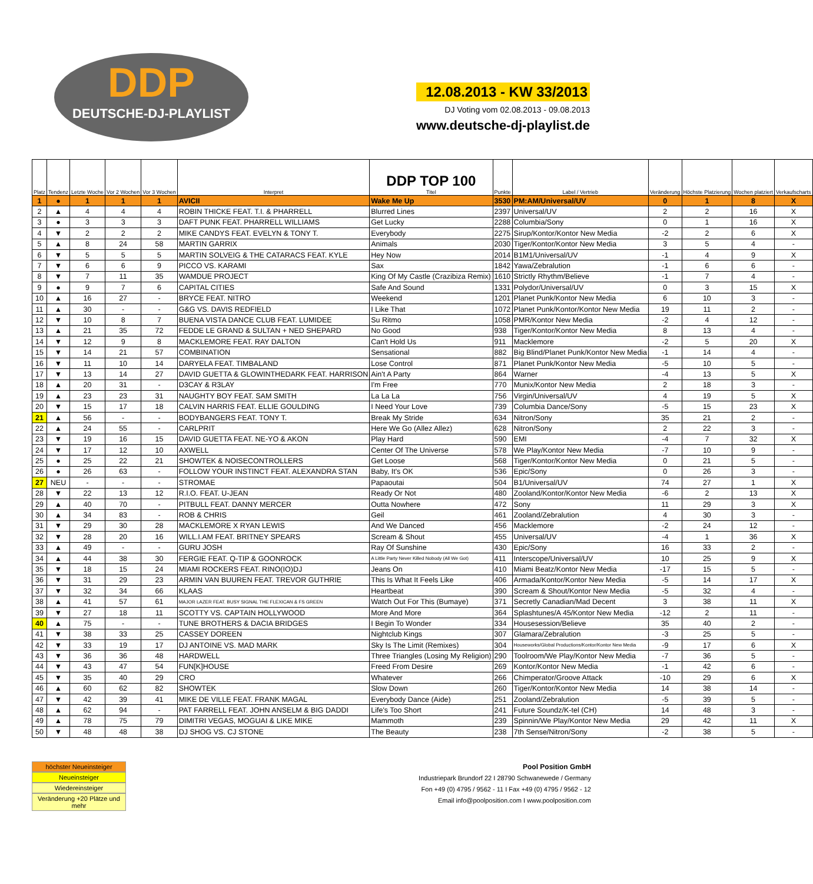DDP
DEUTSCHE-DJ-PLAYLIST
12.08.2013 - KW 33/2013
DJ Voting vom 02.08.2013 - 09.08.2013
www.deutsche-dj-playlist.de
| Platz | Tendenz | Letzte Woche | Vor 2 Wochen | Vor 3 Wochen | Interpret | DDP TOP 100 Titel | Punkte | Label / Vertrieb | Veränderung | Höchste Platzierung | Wochen platziert | Verkaufscharts |
| --- | --- | --- | --- | --- | --- | --- | --- | --- | --- | --- | --- | --- |
| 1 | ● | 1 | 1 | 1 | AVICII | Wake Me Up | 3530 | PM:AM/Universal/UV | 0 | 1 | 8 | X |
| 2 | ▲ | 4 | 4 | 4 | ROBIN THICKE FEAT. T.I. & PHARRELL | Blurred Lines | 2397 | Universal/UV | 2 | 2 | 16 | X |
| 3 | ● | 3 | 3 | 3 | DAFT PUNK FEAT. PHARRELL WILLIAMS | Get Lucky | 2288 | Columbia/Sony | 0 | 1 | 16 | X |
| 4 | ▼ | 2 | 2 | 2 | MIKE CANDYS FEAT. EVELYN & TONY T. | Everybody | 2275 | Sirup/Kontor/Kontor New Media | -2 | 2 | 6 | X |
| 5 | ▲ | 8 | 24 | 58 | MARTIN GARRIX | Animals | 2030 | Tiger/Kontor/Kontor New Media | 3 | 5 | 4 | - |
| 6 | ▼ | 5 | 5 | 5 | MARTIN SOLVEIG & THE CATARACS FEAT. KYLE | Hey Now | 2014 | B1M1/Universal/UV | -1 | 4 | 9 | X |
| 7 | ▼ | 6 | 6 | 9 | PICCO VS. KARAMI | Sax | 1842 | Yawa/Zebralution | -1 | 6 | 6 | - |
| 8 | ▼ | 7 | 11 | 35 | WAMDUE PROJECT | King Of My Castle (Crazibiza Remix) | 1610 | Strictly Rhythm/Believe | -1 | 7 | 4 | - |
| 9 | ● | 9 | 7 | 6 | CAPITAL CITIES | Safe And Sound | 1331 | Polydor/Universal/UV | 0 | 3 | 15 | X |
| 10 | ▲ | 16 | 27 | - | BRYCE FEAT. NITRO | Weekend | 1201 | Planet Punk/Kontor New Media | 6 | 10 | 3 | - |
| 11 | ▲ | 30 | - | - | G&G VS. DAVIS REDFIELD | I Like That | 1072 | Planet Punk/Kontor/Kontor New Media | 19 | 11 | 2 | - |
| 12 | ▼ | 10 | 8 | 7 | BUENA VISTA DANCE CLUB FEAT. LUMIDEE | Su Ritmo | 1058 | PMR/Kontor New Media | -2 | 4 | 12 | - |
| 13 | ▲ | 21 | 35 | 72 | FEDDE LE GRAND & SULTAN + NED SHEPARD | No Good | 938 | Tiger/Kontor/Kontor New Media | 8 | 13 | 4 | - |
| 14 | ▼ | 12 | 9 | 8 | MACKLEMORE FEAT. RAY DALTON | Can't Hold Us | 911 | Macklemore | -2 | 5 | 20 | X |
| 15 | ▼ | 14 | 21 | 57 | COMBINATION | Sensational | 882 | Big Blind/Planet Punk/Kontor New Media | -1 | 14 | 4 | - |
| 16 | ▼ | 11 | 10 | 14 | DARYELA FEAT. TIMBALAND | Lose Control | 871 | Planet Punk/Kontor New Media | -5 | 10 | 5 | - |
| 17 | ▼ | 13 | 14 | 27 | DAVID GUETTA & GLOWINTHEDARK FEAT. HARRISON | Ain't A Party | 864 | Warner | -4 | 13 | 5 | X |
| 18 | ▲ | 20 | 31 | - | D3CAY & R3LAY | I'm Free | 770 | Munix/Kontor New Media | 2 | 18 | 3 | - |
| 19 | ▲ | 23 | 23 | 31 | NAUGHTY BOY FEAT. SAM SMITH | La La La | 756 | Virgin/Universal/UV | 4 | 19 | 5 | X |
| 20 | ▼ | 15 | 17 | 18 | CALVIN HARRIS FEAT. ELLIE GOULDING | I Need Your Love | 739 | Columbia Dance/Sony | -5 | 15 | 23 | X |
| 21 | ▲ | 56 | - | - | BODYBANGERS FEAT. TONY T. | Break My Stride | 634 | Nitron/Sony | 35 | 21 | 2 | - |
| 22 | ▲ | 24 | 55 | - | CARLPRIT | Here We Go (Allez Allez) | 628 | Nitron/Sony | 2 | 22 | 3 | - |
| 23 | ▼ | 19 | 16 | 15 | DAVID GUETTA FEAT. NE-YO & AKON | Play Hard | 590 | EMI | -4 | 7 | 32 | X |
| 24 | ▼ | 17 | 12 | 10 | AXWELL | Center Of The Universe | 578 | We Play/Kontor New Media | -7 | 10 | 9 | - |
| 25 | ● | 25 | 22 | 21 | SHOWTEK & NOISECONTROLLERS | Get Loose | 568 | Tiger/Kontor/Kontor New Media | 0 | 21 | 5 | - |
| 26 | ● | 26 | 63 | - | FOLLOW YOUR INSTINCT FEAT. ALEXANDRA STAN | Baby, It's OK | 536 | Epic/Sony | 0 | 26 | 3 | - |
| 27 | NEU | - | - | - | STROMAE | Papaoutai | 504 | B1/Universal/UV | 74 | 27 | 1 | X |
| 28 | ▼ | 22 | 13 | 12 | R.I.O. FEAT. U-JEAN | Ready Or Not | 480 | Zooland/Kontor/Kontor New Media | -6 | 2 | 13 | X |
| 29 | ▲ | 40 | 70 | - | PITBULL FEAT. DANNY MERCER | Outta Nowhere | 472 | Sony | 11 | 29 | 3 | X |
| 30 | ▲ | 34 | 83 | - | ROB & CHRIS | Geil | 461 | Zooland/Zebralution | 4 | 30 | 3 | - |
| 31 | ▼ | 29 | 30 | 28 | MACKLEMORE X RYAN LEWIS | And We Danced | 456 | Macklemore | -2 | 24 | 12 | - |
| 32 | ▼ | 28 | 20 | 16 | WILL.I.AM FEAT. BRITNEY SPEARS | Scream & Shout | 455 | Universal/UV | -4 | 1 | 36 | X |
| 33 | ▲ | 49 | - | - | GURU JOSH | Ray Of Sunshine | 430 | Epic/Sony | 16 | 33 | 2 | - |
| 34 | ▲ | 44 | 38 | 30 | FERGIE FEAT. Q-TIP & GOONROCK | A Little Party Never Killed Nobody (All We Got) | 411 | Interscope/Universal/UV | 10 | 25 | 9 | X |
| 35 | ▼ | 18 | 15 | 24 | MIAMI ROCKERS FEAT. RINO(IO)DJ | Jeans On | 410 | Miami Beatz/Kontor New Media | -17 | 15 | 5 | - |
| 36 | ▼ | 31 | 29 | 23 | ARMIN VAN BUUREN FEAT. TREVOR GUTHRIE | This Is What It Feels Like | 406 | Armada/Kontor/Kontor New Media | -5 | 14 | 17 | X |
| 37 | ▼ | 32 | 34 | 66 | KLAAS | Heartbeat | 390 | Scream & Shout/Kontor New Media | -5 | 32 | 4 | - |
| 38 | ▲ | 41 | 57 | 61 | MAJOR LAZER FEAT. BUSY SIGNAL THE FLEXICAN & FS GREEN | Watch Out For This (Bumaye) | 371 | Secretly Canadian/Mad Decent | 3 | 38 | 11 | X |
| 39 | ▼ | 27 | 18 | 11 | SCOTTY VS. CAPTAIN HOLLYWOOD | More And More | 364 | Splashtunes/A 45/Kontor New Media | -12 | 2 | 11 | - |
| 40 | ▲ | 75 | - | - | TUNE BROTHERS & DACIA BRIDGES | I Begin To Wonder | 334 | Housesession/Believe | 35 | 40 | 2 | - |
| 41 | ▼ | 38 | 33 | 25 | CASSEY DOREEN | Nightclub Kings | 307 | Glamara/Zebralution | -3 | 25 | 5 | - |
| 42 | ▼ | 33 | 19 | 17 | DJ ANTOINE VS. MAD MARK | Sky Is The Limit (Remixes) | 304 | Houseworks/Global Productions/Kontor/Kontor New Media | -9 | 17 | 6 | X |
| 43 | ▼ | 36 | 36 | 48 | HARDWELL | Three Triangles (Losing My Religion) | 290 | Toolroom/We Play/Kontor New Media | -7 | 36 | 5 | - |
| 44 | ▼ | 43 | 47 | 54 | FUN[K]HOUSE | Freed From Desire | 269 | Kontor/Kontor New Media | -1 | 42 | 6 | - |
| 45 | ▼ | 35 | 40 | 29 | CRO | Whatever | 266 | Chimperator/Groove Attack | -10 | 29 | 6 | X |
| 46 | ▲ | 60 | 62 | 82 | SHOWTEK | Slow Down | 260 | Tiger/Kontor/Kontor New Media | 14 | 38 | 14 | - |
| 47 | ▼ | 42 | 39 | 41 | MIKE DE VILLE FEAT. FRANK MAGAL | Everybody Dance (Aide) | 251 | Zooland/Zebralution | -5 | 39 | 5 | - |
| 48 | ▲ | 62 | 94 | - | PAT FARRELL FEAT. JOHN ANSELM & BIG DADDI | Life's Too Short | 241 | Future Soundz/K-tel (CH) | 14 | 48 | 3 | - |
| 49 | ▲ | 78 | 75 | 79 | DIMITRI VEGAS, MOGUAI & LIKE MIKE | Mammoth | 239 | Spinnin/We Play/Kontor New Media | 29 | 42 | 11 | X |
| 50 | ▼ | 48 | 48 | 38 | DJ SHOG VS. CJ STONE | The Beauty | 238 | 7th Sense/Nitron/Sony | -2 | 38 | 5 | - |
höchster Neueinsteiger
Neueinsteiger
Wiedereinsteiger
Veränderung +20 Plätze und mehr
Pool Position GmbH
Industriepark Brundorf 22 I 28790 Schwanewede / Germany
Fon +49 (0) 4795 / 9562 - 11 I Fax +49 (0) 4795 / 9562 - 12
Email info@poolposition.com I www.poolposition.com